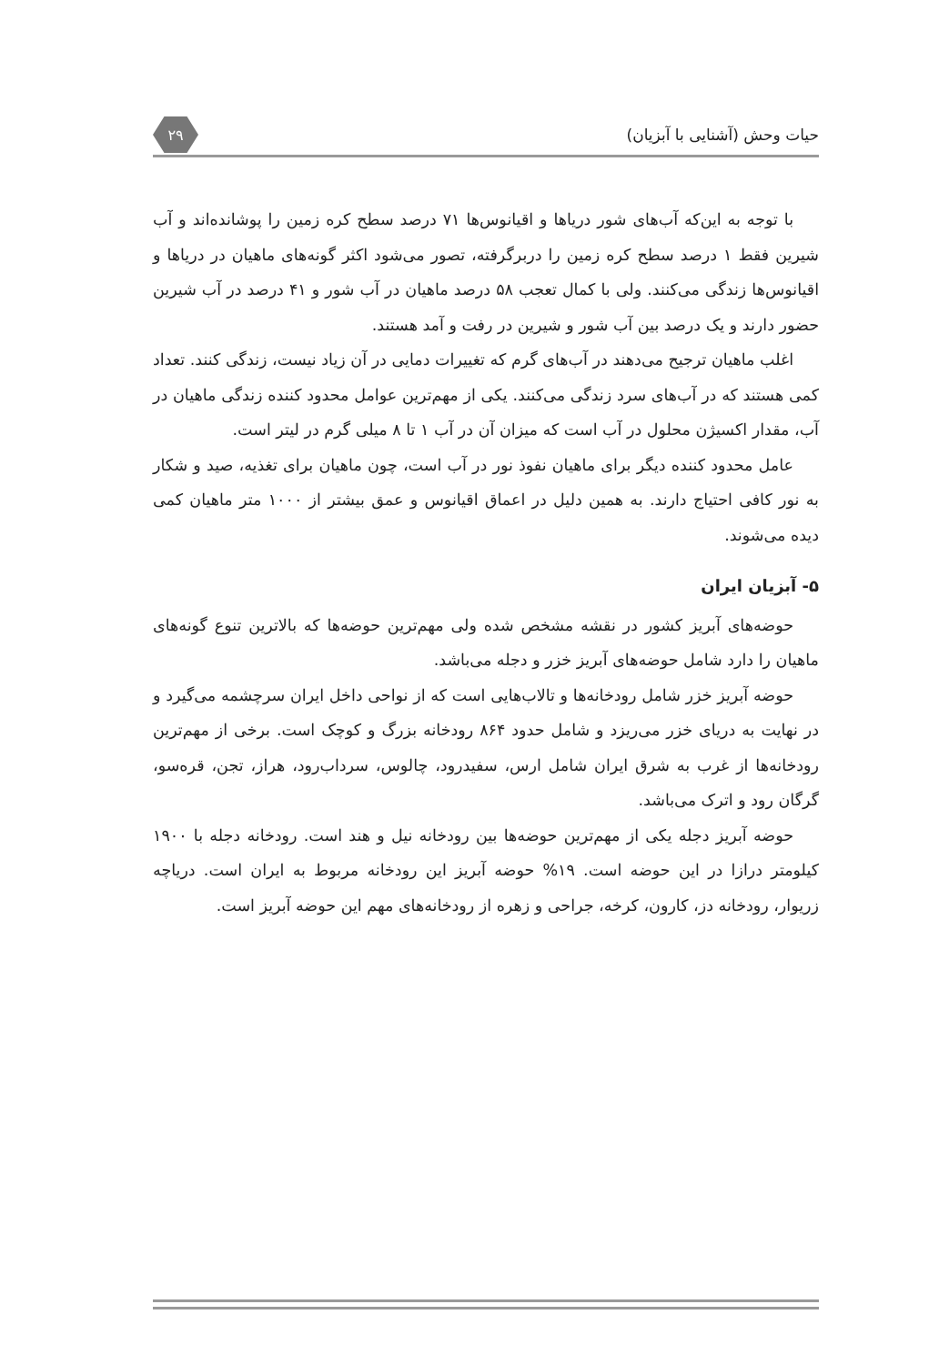حیات وحش (آشنایی با آبزیان) ۲۹
با توجه به این‌که آب‌های شور دریاها و اقیانوس‌ها ۷۱ درصد سطح کره زمین را پوشانده‌اند و آب شیرین فقط ۱ درصد سطح کره زمین را دربرگرفته، تصور می‌شود اکثر گونه‌های ماهیان در دریاها و اقیانوس‌ها زندگی می‌کنند. ولی با کمال تعجب ۵۸ درصد ماهیان در آب شور و ۴۱ درصد در آب شیرین حضور دارند و یک درصد بین آب شور و شیرین در رفت و آمد هستند.
اغلب ماهیان ترجیح می‌دهند در آب‌های گرم که تغییرات دمایی در آن زیاد نیست، زندگی کنند. تعداد کمی هستند که در آب‌های سرد زندگی می‌کنند. یکی از مهم‌ترین عوامل محدود کننده زندگی ماهیان در آب، مقدار اکسیژن محلول در آب است که میزان آن در آب ۱ تا ۸ میلی گرم در لیتر است.
عامل محدود کننده دیگر برای ماهیان نفوذ نور در آب است، چون ماهیان برای تغذیه، صید و شکار به نور کافی احتیاج دارند. به همین دلیل در اعماق اقیانوس و عمق بیشتر از ۱۰۰۰ متر ماهیان کمی دیده می‌شوند.
۵- آبزیان ایران
حوضه‌های آبریز کشور در نقشه مشخص شده ولی مهم‌ترین حوضه‌ها که بالاترین تنوع گونه‌های ماهیان را دارد شامل حوضه‌های آبریز خزر و دجله می‌باشد.
حوضه آبریز خزر شامل رودخانه‌ها و تالاب‌هایی است که از نواحی داخل ایران سرچشمه می‌گیرد و در نهایت به دریای خزر می‌ریزد و شامل حدود ۸۶۴ رودخانه بزرگ و کوچک است. برخی از مهم‌ترین رودخانه‌ها از غرب به شرق ایران شامل ارس، سفیدرود، چالوس، سرداب‌رود، هراز، تجن، قره‌سو، گرگان رود و اترک می‌باشد.
حوضه آبریز دجله یکی از مهم‌ترین حوضه‌ها بین رودخانه نیل و هند است. رودخانه دجله با ۱۹۰۰ کیلومتر درازا در این حوضه است. ۱۹% حوضه آبریز این رودخانه مربوط به ایران است. دریاچه زریوار، رودخانه دز، کارون، کرخه، جراحی و زهره از رودخانه‌های مهم این حوضه آبریز است.